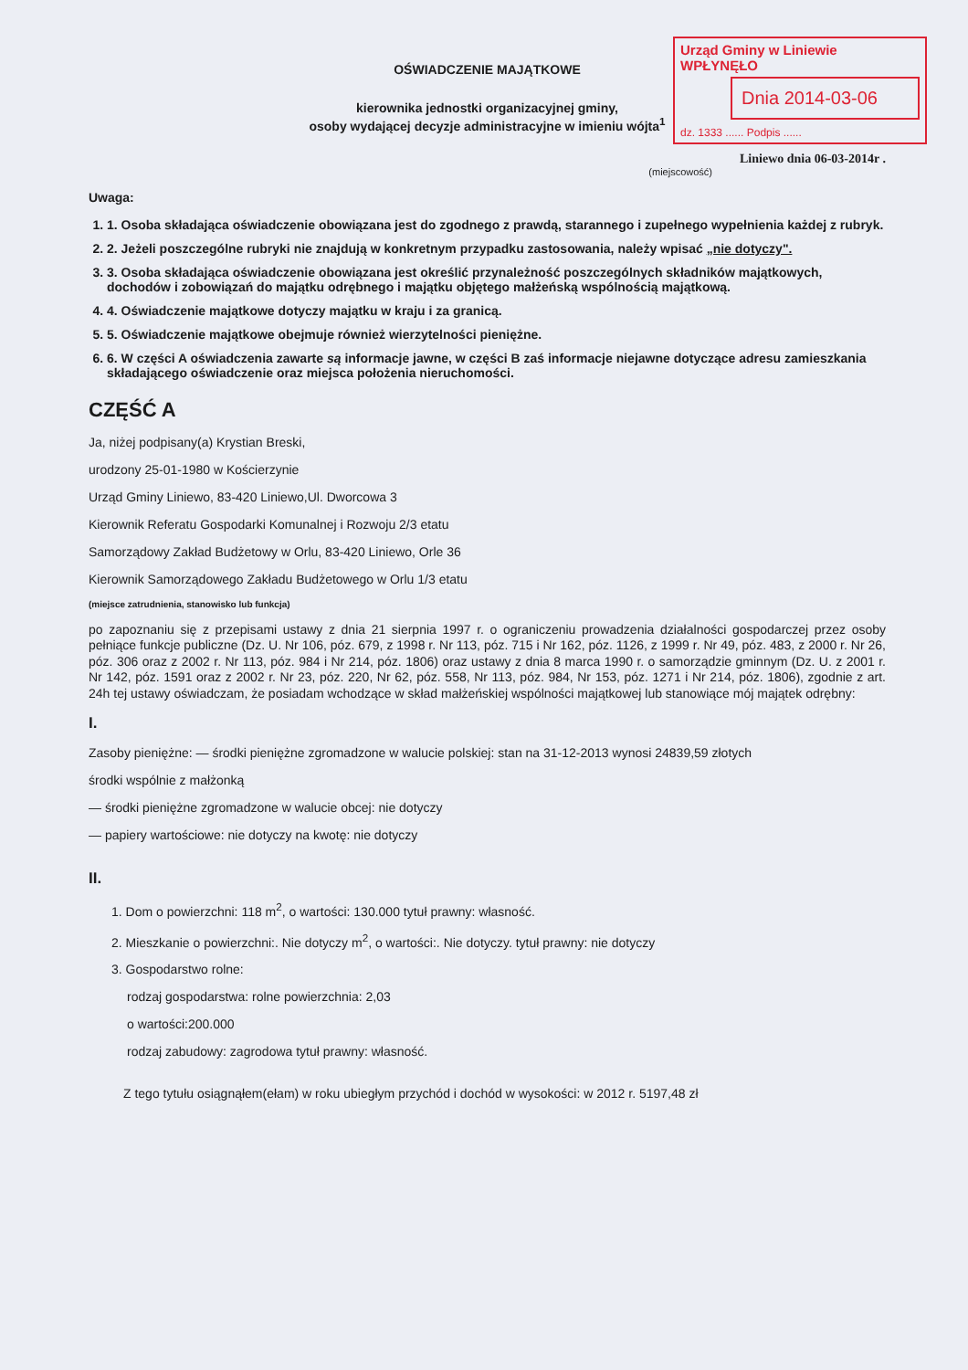Urząd Gminy w Liniewie
WPŁYNĘŁO
Dnia 2014-03-06
dz. 1333 ...... Podpis ......
OŚWIADCZENIE MAJĄTKOWE
kierownika jednostki organizacyjnej gminy,
osoby wydającej decyzje administracyjne w imieniu wójta<sup>1</sup>
Liniewo dnia 06-03-2014r .
(miejscowość)
Uwaga:
1. 1. Osoba składająca oświadczenie obowiązana jest do zgodnego z prawdą, starannego i zupełnego wypełnienia każdej z rubryk.
2. 2. Jeżeli poszczególne rubryki nie znajdują w konkretnym przypadku zastosowania, należy wpisać „nie dotyczy".
3. 3. Osoba składająca oświadczenie obowiązana jest określić przynależność poszczególnych składników majątkowych, dochodów i zobowiązań do majątku odrębnego i majątku objętego małżeńską wspólnością majątkową.
4. 4. Oświadczenie majątkowe dotyczy majątku w kraju i za granicą.
5. 5. Oświadczenie majątkowe obejmuje również wierzytelności pieniężne.
6. 6. W części A oświadczenia zawarte są informacje jawne, w części B zaś informacje niejawne dotyczące adresu zamieszkania składającego oświadczenie oraz miejsca położenia nieruchomości.
CZĘŚĆ A
Ja, niżej podpisany(a) Krystian Breski,
urodzony 25-01-1980 w Kościerzynie
Urząd Gminy Liniewo, 83-420 Liniewo,Ul. Dworcowa 3
Kierownik Referatu Gospodarki Komunalnej i Rozwoju 2/3 etatu
Samorządowy Zakład Budżetowy w Orlu, 83-420 Liniewo, Orle 36
Kierownik Samorządowego Zakładu Budżetowego w Orlu 1/3 etatu
(miejsce zatrudnienia, stanowisko lub funkcja)
po zapoznaniu się z przepisami ustawy z dnia 21 sierpnia 1997 r. o ograniczeniu prowadzenia działalności gospodarczej przez osoby pełniące funkcje publiczne (Dz. U. Nr 106, póz. 679, z 1998 r. Nr 113, póz. 715 i Nr 162, póz. 1126, z 1999 r. Nr 49, póz. 483, z 2000 r. Nr 26, póz. 306 oraz z 2002 r. Nr 113, póz. 984 i Nr 214, póz. 1806) oraz ustawy z dnia 8 marca 1990 r. o samorządzie gminnym (Dz. U. z 2001 r. Nr 142, póz. 1591 oraz z 2002 r. Nr 23, póz. 220, Nr 62, póz. 558, Nr 113, póz. 984, Nr 153, póz. 1271 i Nr 214, póz. 1806), zgodnie z art. 24h tej ustawy oświadczam, że posiadam wchodzące w skład małżeńskiej wspólności majątkowej lub stanowiące mój majątek odrębny:
I.
Zasoby pieniężne: — środki pieniężne zgromadzone w walucie polskiej: stan na 31-12-2013 wynosi 24839,59 złotych
środki wspólnie z małżonką
— środki pieniężne zgromadzone w walucie obcej: nie dotyczy
— papiery wartościowe: nie dotyczy na kwotę: nie dotyczy
II.
1. Dom o powierzchni: 118 m<sup>2</sup>, o wartości: 130.000 tytuł prawny: własność.
2. Mieszkanie o powierzchni:. Nie dotyczy m<sup>2</sup>, o wartości:. Nie dotyczy. tytuł prawny: nie dotyczy
3. Gospodarstwo rolne:
rodzaj gospodarstwa: rolne powierzchnia: 2,03
o wartości:200.000
rodzaj zabudowy: zagrodowa tytuł prawny: własność.
Z tego tytułu osiągnąłem(ełam) w roku ubiegłym przychód i dochód w wysokości: w 2012 r. 5197,48 zł